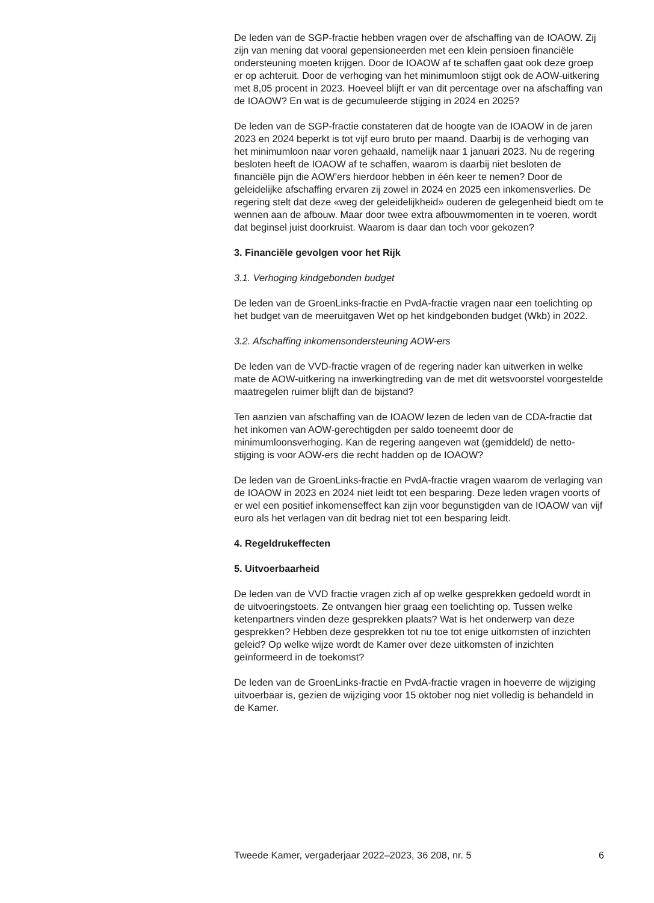De leden van de SGP-fractie hebben vragen over de afschaffing van de IOAOW. Zij zijn van mening dat vooral gepensioneerden met een klein pensioen financiële ondersteuning moeten krijgen. Door de IOAOW af te schaffen gaat ook deze groep er op achteruit. Door de verhoging van het minimumloon stijgt ook de AOW-uitkering met 8,05 procent in 2023. Hoeveel blijft er van dit percentage over na afschaffing van de IOAOW? En wat is de gecumuleerde stijging in 2024 en 2025?
De leden van de SGP-fractie constateren dat de hoogte van de IOAOW in de jaren 2023 en 2024 beperkt is tot vijf euro bruto per maand. Daarbij is de verhoging van het minimumloon naar voren gehaald, namelijk naar 1 januari 2023. Nu de regering besloten heeft de IOAOW af te schaffen, waarom is daarbij niet besloten de financiële pijn die AOW’ers hierdoor hebben in één keer te nemen? Door de geleidelijke afschaffing ervaren zij zowel in 2024 en 2025 een inkomensverlies. De regering stelt dat deze «weg der geleidelijkheid» ouderen de gelegenheid biedt om te wennen aan de afbouw. Maar door twee extra afbouwmomenten in te voeren, wordt dat beginsel juist doorkruist. Waarom is daar dan toch voor gekozen?
3. Financiële gevolgen voor het Rijk
3.1. Verhoging kindgebonden budget
De leden van de GroenLinks-fractie en PvdA-fractie vragen naar een toelichting op het budget van de meeruitgaven Wet op het kindgebonden budget (Wkb) in 2022.
3.2. Afschaffing inkomensondersteuning AOW-ers
De leden van de VVD-fractie vragen of de regering nader kan uitwerken in welke mate de AOW-uitkering na inwerkingtreding van de met dit wetsvoorstel voorgestelde maatregelen ruimer blijft dan de bijstand?
Ten aanzien van afschaffing van de IOAOW lezen de leden van de CDA-fractie dat het inkomen van AOW-gerechtigden per saldo toeneemt door de minimumloonsverhoging. Kan de regering aangeven wat (gemiddeld) de netto-stijging is voor AOW-ers die recht hadden op de IOAOW?
De leden van de GroenLinks-fractie en PvdA-fractie vragen waarom de verlaging van de IOAOW in 2023 en 2024 niet leidt tot een besparing. Deze leden vragen voorts of er wel een positief inkomenseffect kan zijn voor begunstigden van de IOAOW van vijf euro als het verlagen van dit bedrag niet tot een besparing leidt.
4. Regeldrukeffecten
5. Uitvoerbaarheid
De leden van de VVD fractie vragen zich af op welke gesprekken gedoeld wordt in de uitvoeringstoets. Ze ontvangen hier graag een toelichting op. Tussen welke ketenpartners vinden deze gesprekken plaats? Wat is het onderwerp van deze gesprekken? Hebben deze gesprekken tot nu toe tot enige uitkomsten of inzichten geleid? Op welke wijze wordt de Kamer over deze uitkomsten of inzichten geïnformeerd in de toekomst?
De leden van de GroenLinks-fractie en PvdA-fractie vragen in hoeverre de wijziging uitvoerbaar is, gezien de wijziging voor 15 oktober nog niet volledig is behandeld in de Kamer.
Tweede Kamer, vergaderjaar 2022–2023, 36 208, nr. 5 6